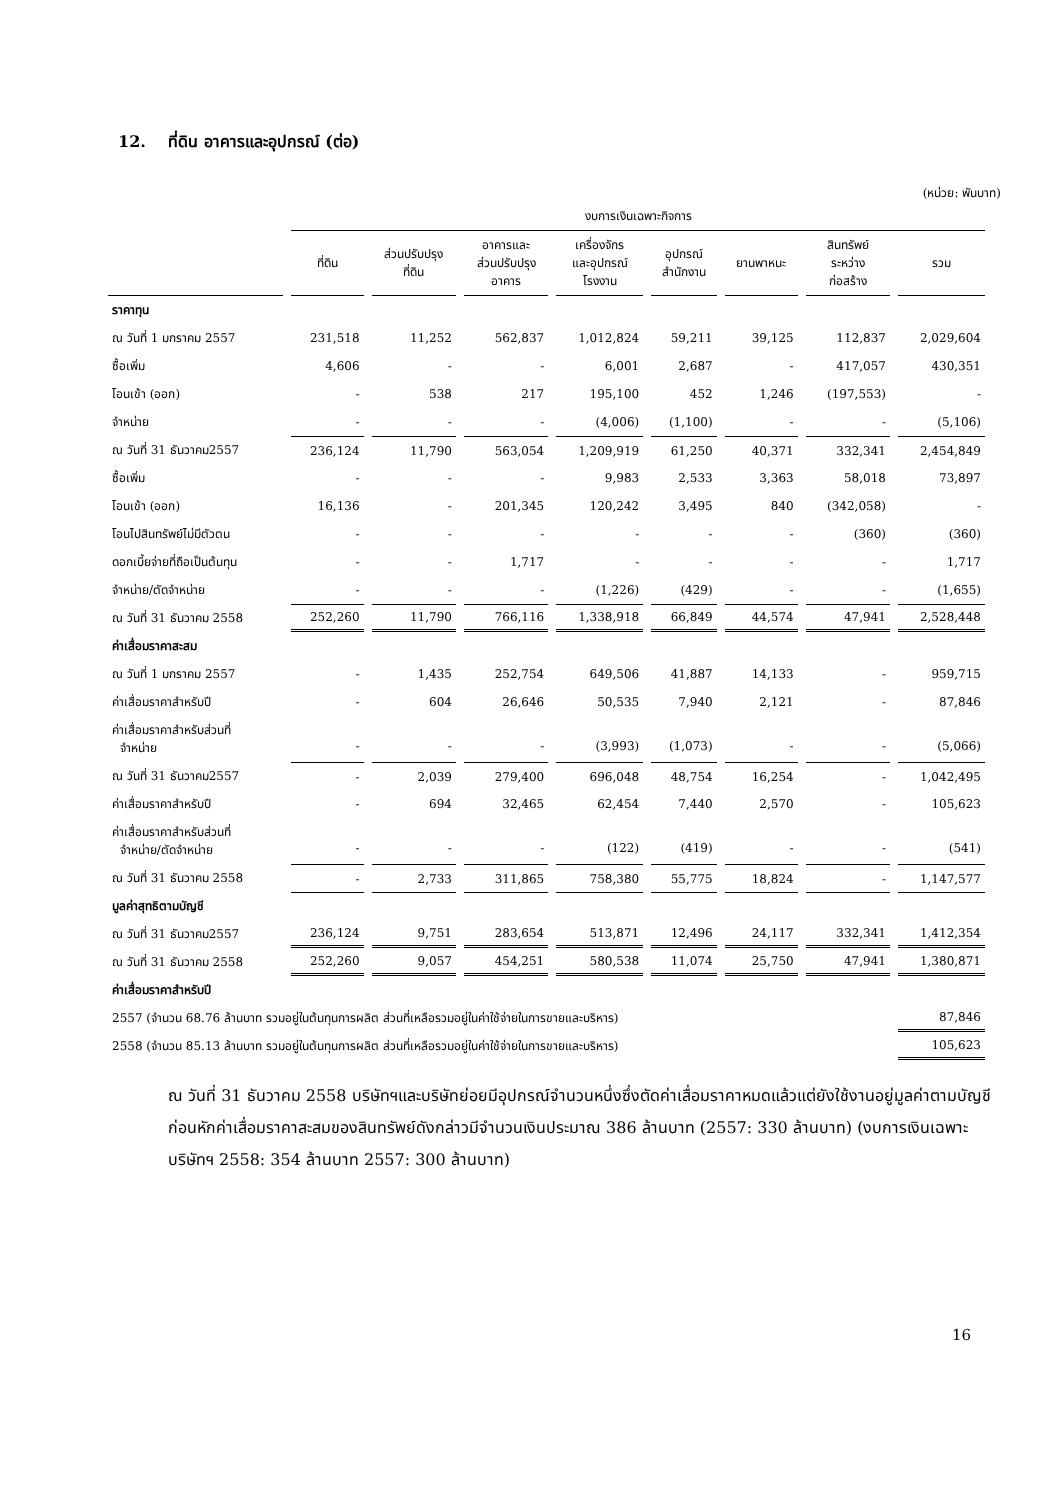12. ที่ดิน อาคารและอุปกรณ์ (ต่อ)
(หน่วย: พันบาท)
| | งบการเงินเฉพาะกิจการ | | | | | | | |
| --- | --- | --- | --- | --- | --- | --- | --- | --- |
| | ที่ดิน | ส่วนปรับปรุง ที่ดิน | อาคารและ ส่วนปรับปรุง อาคาร | เครื่องจักร และอุปกรณ์ โรงงาน | อุปกรณ์ สำนักงาน | ยานพาหนะ | สินทรัพย์ ระหว่าง ก่อสร้าง | รวม |
| ราคาทุน | | | | | | | | |
| ณ วันที่ 1 มกราคม 2557 | 231,518 | 11,252 | 562,837 | 1,012,824 | 59,211 | 39,125 | 112,837 | 2,029,604 |
| ซื้อเพิ่ม | 4,606 | - | - | 6,001 | 2,687 | - | 417,057 | 430,351 |
| โอนเข้า (ออก) | - | 538 | 217 | 195,100 | 452 | 1,246 | (197,553) | - |
| จำหน่าย | - | - | - | (4,006) | (1,100) | - | - | (5,106) |
| ณ วันที่ 31 ธันวาคม2557 | 236,124 | 11,790 | 563,054 | 1,209,919 | 61,250 | 40,371 | 332,341 | 2,454,849 |
| ซื้อเพิ่ม | - | - | - | 9,983 | 2,533 | 3,363 | 58,018 | 73,897 |
| โอนเข้า (ออก) | 16,136 | - | 201,345 | 120,242 | 3,495 | 840 | (342,058) | - |
| โอนไปสินทรัพย์ไม่มีตัวตน | - | - | - | - | - | - | (360) | (360) |
| ดอกเบี้ยจ่ายที่ถือเป็นต้นทุน | - | - | 1,717 | - | - | - | - | 1,717 |
| จำหน่าย/ตัดจำหน่าย | - | - | - | (1,226) | (429) | - | - | (1,655) |
| ณ วันที่ 31 ธันวาคม 2558 | 252,260 | 11,790 | 766,116 | 1,338,918 | 66,849 | 44,574 | 47,941 | 2,528,448 |
| ค่าเสื่อมราคาสะสม | | | | | | | | |
| ณ วันที่ 1 มกราคม 2557 | - | 1,435 | 252,754 | 649,506 | 41,887 | 14,133 | - | 959,715 |
| ค่าเสื่อมราคาสำหรับปี | - | 604 | 26,646 | 50,535 | 7,940 | 2,121 | - | 87,846 |
| ค่าเสื่อมราคาสำหรับส่วนที่ จำหน่าย | - | - | - | (3,993) | (1,073) | - | - | (5,066) |
| ณ วันที่ 31 ธันวาคม2557 | - | 2,039 | 279,400 | 696,048 | 48,754 | 16,254 | - | 1,042,495 |
| ค่าเสื่อมราคาสำหรับปี | - | 694 | 32,465 | 62,454 | 7,440 | 2,570 | - | 105,623 |
| ค่าเสื่อมราคาสำหรับส่วนที่ จำหน่าย/ตัดจำหน่าย | - | - | - | (122) | (419) | - | - | (541) |
| ณ วันที่ 31 ธันวาคม 2558 | - | 2,733 | 311,865 | 758,380 | 55,775 | 18,824 | - | 1,147,577 |
| มูลค่าสุทธิตามบัญชี | | | | | | | | |
| ณ วันที่ 31 ธันวาคม2557 | 236,124 | 9,751 | 283,654 | 513,871 | 12,496 | 24,117 | 332,341 | 1,412,354 |
| ณ วันที่ 31 ธันวาคม 2558 | 252,260 | 9,057 | 454,251 | 580,538 | 11,074 | 25,750 | 47,941 | 1,380,871 |
| ค่าเสื่อมราคาสำหรับปี | | | | | | | | |
| 2557 (จำนวน 68.76 ล้านบาท รวมอยู่ในต้นทุนการผลิต ส่วนที่เหลือรวมอยู่ในค่าใช้จ่ายในการขายและบริหาร) | | | | | | | | 87,846 |
| 2558 (จำนวน 85.13 ล้านบาท รวมอยู่ในต้นทุนการผลิต ส่วนที่เหลือรวมอยู่ในค่าใช้จ่ายในการขายและบริหาร) | | | | | | | | 105,623 |
ณ วันที่ 31 ธันวาคม 2558 บริษัทฯและบริษัทย่อยมีอุปกรณ์จำนวนหนึ่งซึ่งตัดค่าเสื่อมราคาหมดแล้วแต่ยังใช้งานอยู่มูลค่าตามบัญชีก่อนหักค่าเสื่อมราคาสะสมของสินทรัพย์ดังกล่าวมีจำนวนเงินประมาณ 386 ล้านบาท (2557: 330 ล้านบาท) (งบการเงินเฉพาะบริษัทฯ 2558: 354 ล้านบาท 2557: 300 ล้านบาท)
16